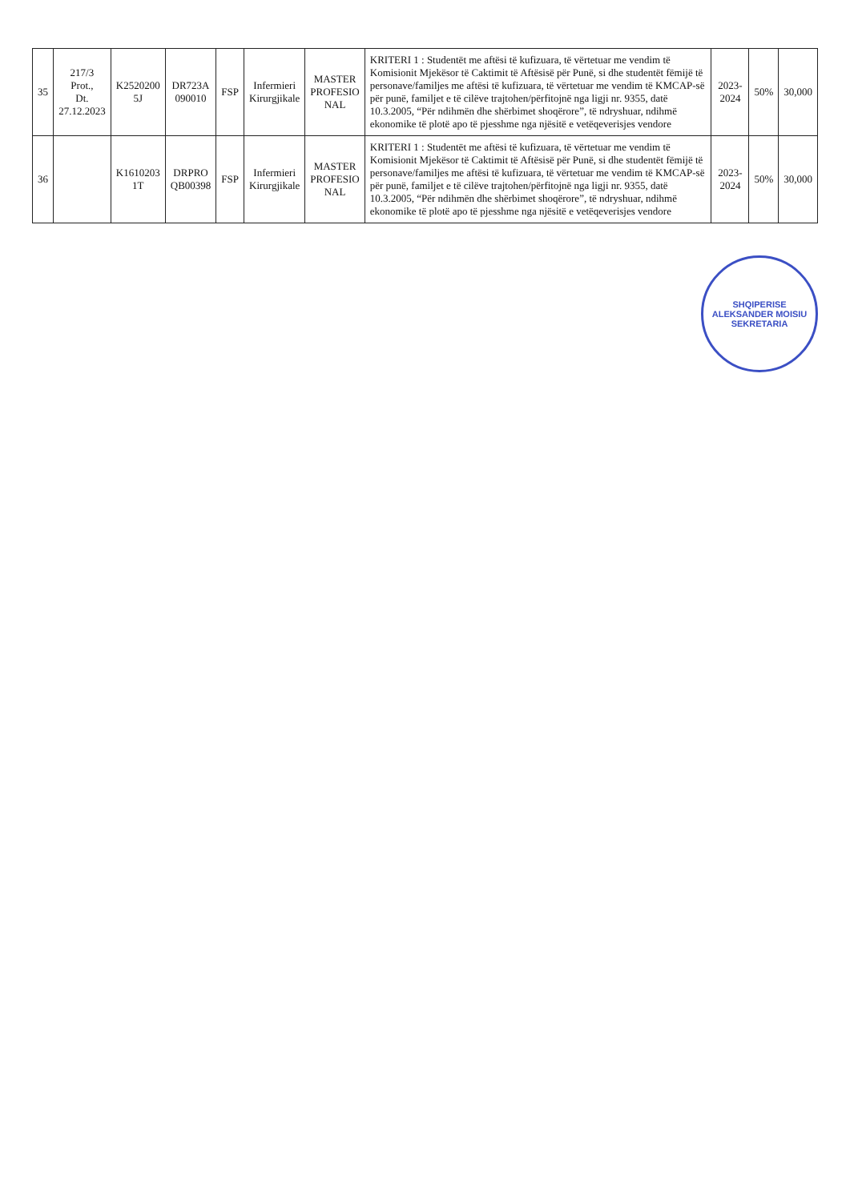| 35 | 217/3 Prot., Dt. 27.12.2023 | K2520200 5J | DR723A 090010 | FSP | Infermieri Kirurgjikale | MASTER PROFESIO NAL | KRITERI 1 : Studentët me aftësi të kufizuara, të vërtetuar me vendim të Komisionit Mjekësor të Caktimit të Aftësisë për Punë, si dhe studentët fëmijë të personave/familjes me aftësi të kufizuara, të vërtetuar me vendim të KMCAP-së për punë, familjet e të cilëve trajtohen/përfitojnë nga ligji nr. 9355, datë 10.3.2005, “Për ndihmën dhe shërbimet shoqërore”, të ndryshuar, ndihmë ekonomike të plotë apo të pjesshme nga njësitë e vetëqeverisjes vendore | 2023-2024 | 50% | 30,000 |
| 36 | | K1610203 1T | DRPRO QB00398 | FSP | Infermieri Kirurgjikale | MASTER PROFESIO NAL | KRITERI 1 : Studentët me aftësi të kufizuara, të vërtetuar me vendim të Komisionit Mjekësor të Caktimit të Aftësisë për Punë, si dhe studentët fëmijë të personave/familjes me aftësi të kufizuara, të vërtetuar me vendim të KMCAP-së për punë, familjet e të cilëve trajtohen/përfitojnë nga ligji nr. 9355, datë 10.3.2005, “Për ndihmën dhe shërbimet shoqërore”, të ndryshuar, ndihmë ekonomike të plotë apo të pjesshme nga njësitë e vetëqeverisjes vendore | 2023-2024 | 50% | 30,000 |
SHQIPERISE
ALEKSANDER MOISIU
SEKRETARIA